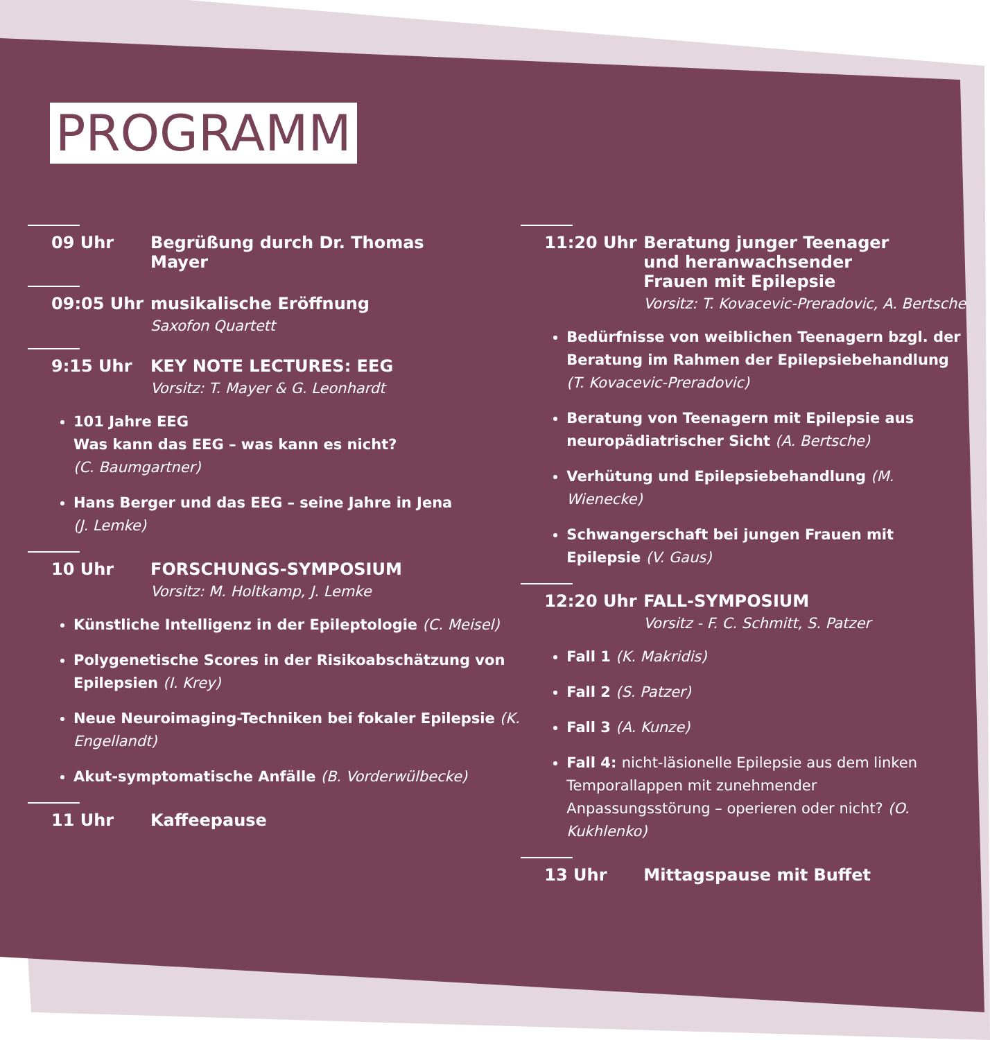PROGRAMM
09 Uhr Begrüßung durch Dr. Thomas Mayer
09:05 Uhr musikalische Eröffnung
Saxofon Quartett
9:15 Uhr KEY NOTE LECTURES: EEG
Vorsitz: T. Mayer & G. Leonhardt
101 Jahre EEG
Was kann das EEG – was kann es nicht?
(C. Baumgartner)
Hans Berger und das EEG – seine Jahre in Jena
(J. Lemke)
10 Uhr FORSCHUNGS-SYMPOSIUM
Vorsitz: M. Holtkamp, J. Lemke
Künstliche Intelligenz in der Epileptologie (C. Meisel)
Polygenetische Scores in der Risikoabschätzung von Epilepsien (I. Krey)
Neue Neuroimaging-Techniken bei fokaler Epilepsie (K. Engellandt)
Akut-symptomatische Anfälle (B. Vorderwülbecke)
11 Uhr Kaffeepause
11:20 Uhr Beratung junger Teenager
und heranwachsender
Frauen mit Epilepsie
Vorsitz: T. Kovacevic-Preradovic, A. Bertsche
Bedürfnisse von weiblichen Teenagern bzgl. der Beratung im Rahmen der Epilepsiebehandlung (T. Kovacevic-Preradovic)
Beratung von Teenagern mit Epilepsie aus neuropädiatrischer Sicht (A. Bertsche)
Verhütung und Epilepsiebehandlung (M. Wienecke)
Schwangerschaft bei jungen Frauen mit Epilepsie (V. Gaus)
12:20 Uhr FALL-SYMPOSIUM
Vorsitz - F. C. Schmitt, S. Patzer
Fall 1 (K. Makridis)
Fall 2 (S. Patzer)
Fall 3 (A. Kunze)
Fall 4: nicht-läsionelle Epilepsie aus dem linken Temporallappen mit zunehmender Anpassungsstörung – operieren oder nicht? (O. Kukhlenko)
13 Uhr Mittagspause mit Buffet